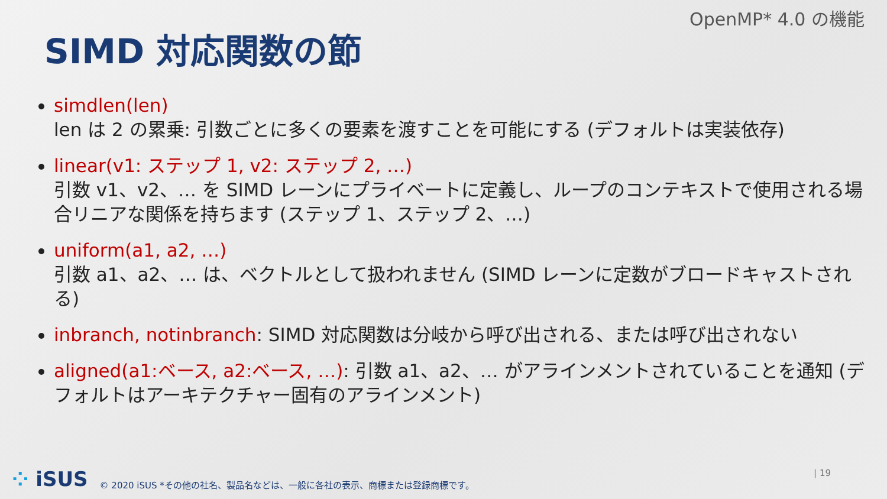OpenMP* 4.0 の機能
SIMD 対応関数の節
simdlen(len)
len は 2 の累乗: 引数ごとに多くの要素を渡すことを可能にする (デフォルトは実装依存)
linear(v1: ステップ 1, v2: ステップ 2, …)
引数 v1、v2、… を SIMD レーンにプライベートに定義し、ループのコンテキストで使用される場合リニアな関係を持ちます (ステップ 1、ステップ 2、…)
uniform(a1, a2, …)
引数 a1、a2、… は、ベクトルとして扱われません (SIMD レーンに定数がブロードキャストされる)
inbranch, notinbranch: SIMD 対応関数は分岐から呼び出される、または呼び出されない
aligned(a1:ベース, a2:ベース, …): 引数 a1、a2、… がアラインメントされていることを通知 (デフォルトはアーキテクチャー固有のアラインメント)
⁘ iSUS
© 2020 iSUS *その他の社名、製品名などは、一般に各社の表示、商標または登録商標です。
| 19